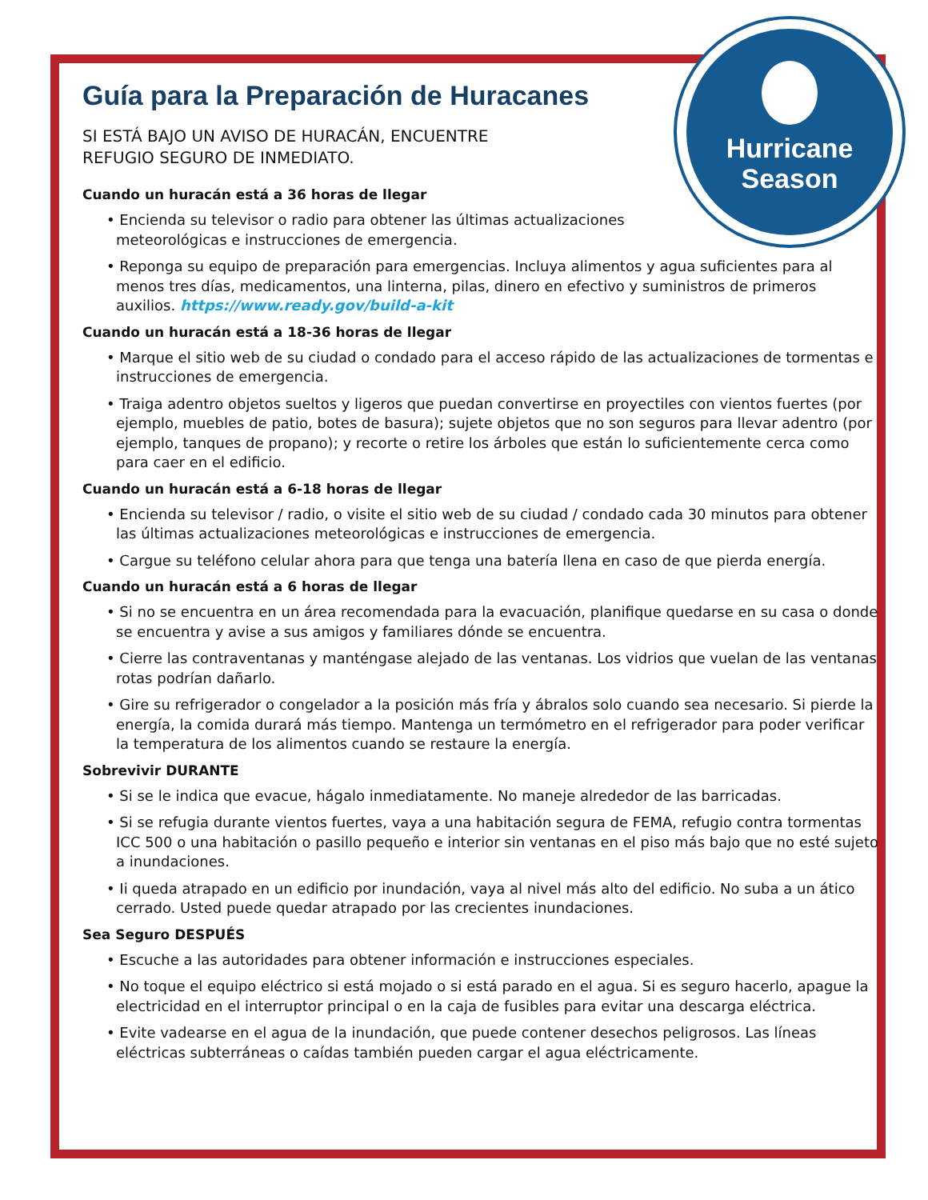Hurricane
Season
Guía para la Preparación de Huracanes
SI ESTÁ BAJO UN AVISO DE HURACÁN, ENCUENTRE
REFUGIO SEGURO DE INMEDIATO.
Cuando un huracán está a 36 horas de llegar
• Encienda su televisor o radio para obtener las últimas actualizaciones
meteorológicas e instrucciones de emergencia.
• Reponga su equipo de preparación para emergencias. Incluya alimentos y agua suficientes para al menos tres días, medicamentos, una linterna, pilas, dinero en efectivo y suministros de primeros auxilios. https://www.ready.gov/build-a-kit
Cuando un huracán está a 18-36 horas de llegar
• Marque el sitio web de su ciudad o condado para el acceso rápido de las actualizaciones de tormentas e instrucciones de emergencia.
• Traiga adentro objetos sueltos y ligeros que puedan convertirse en proyectiles con vientos fuertes (por ejemplo, muebles de patio, botes de basura); sujete objetos que no son seguros para llevar adentro (por ejemplo, tanques de propano); y recorte o retire los árboles que están lo suficientemente cerca como para caer en el edificio.
Cuando un huracán está a 6-18 horas de llegar
• Encienda su televisor / radio, o visite el sitio web de su ciudad / condado cada 30 minutos para obtener las últimas actualizaciones meteorológicas e instrucciones de emergencia.
• Cargue su teléfono celular ahora para que tenga una batería llena en caso de que pierda energía.
Cuando un huracán está a 6 horas de llegar
• Si no se encuentra en un área recomendada para la evacuación, planifique quedarse en su casa o donde se encuentra y avise a sus amigos y familiares dónde se encuentra.
• Cierre las contraventanas y manténgase alejado de las ventanas. Los vidrios que vuelan de las ventanas rotas podrían dañarlo.
• Gire su refrigerador o congelador a la posición más fría y ábralos solo cuando sea necesario. Si pierde la energía, la comida durará más tiempo. Mantenga un termómetro en el refrigerador para poder verificar la temperatura de los alimentos cuando se restaure la energía.
Sobrevivir DURANTE
• Si se le indica que evacue, hágalo inmediatamente. No maneje alrededor de las barricadas.
• Si se refugia durante vientos fuertes, vaya a una habitación segura de FEMA, refugio contra tormentas ICC 500 o una habitación o pasillo pequeño e interior sin ventanas en el piso más bajo que no esté sujeto a inundaciones.
• Ii queda atrapado en un edificio por inundación, vaya al nivel más alto del edificio. No suba a un ático cerrado. Usted puede quedar atrapado por las crecientes inundaciones.
Sea Seguro DESPUÉS
• Escuche a las autoridades para obtener información e instrucciones especiales.
• No toque el equipo eléctrico si está mojado o si está parado en el agua. Si es seguro hacerlo, apague la electricidad en el interruptor principal o en la caja de fusibles para evitar una descarga eléctrica.
• Evite vadearse en el agua de la inundación, que puede contener desechos peligrosos. Las líneas eléctricas subterráneas o caídas también pueden cargar el agua eléctricamente.